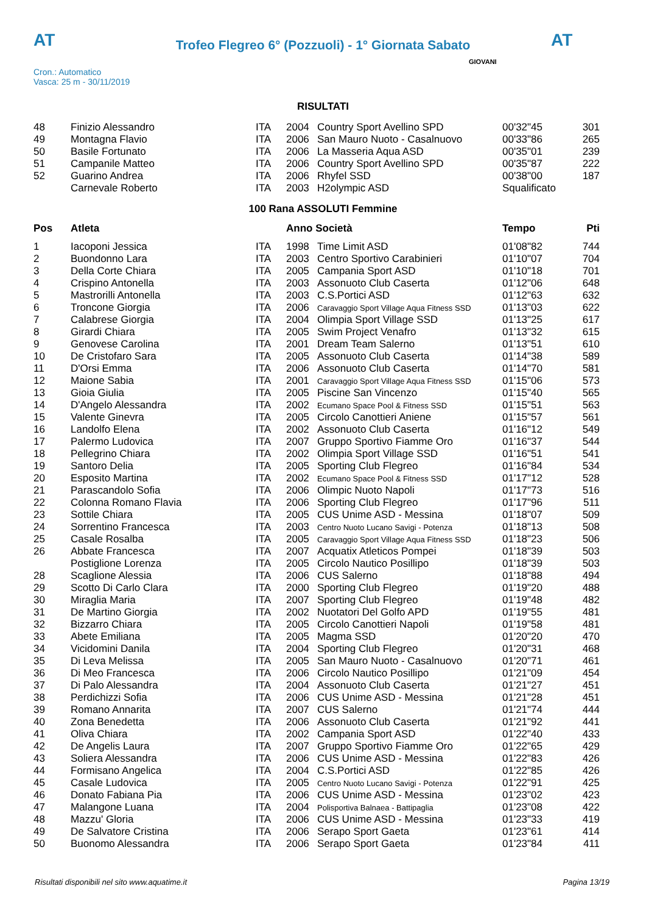AT AT
Trofeo Flegreo 6° (Pozzuoli) - 1° Giornata Sabato
Cron.: Automatico
Vasca: 25 m - 30/11/2019
GIOVANI
RISULTATI
| 48 | Finizio Alessandro | ITA | 2004 | Country Sport Avellino SPD | 00'32"45 | 301 |
| 49 | Montagna Flavio | ITA | 2006 | San Mauro Nuoto - Casalnuovo | 00'33"86 | 265 |
| 50 | Basile Fortunato | ITA | 2006 | La Masseria Aqua ASD | 00'35"01 | 239 |
| 51 | Campanile Matteo | ITA | 2006 | Country Sport Avellino SPD | 00'35"87 | 222 |
| 52 | Guarino Andrea | ITA | 2006 | Rhyfel SSD | 00'38"00 | 187 |
| | Carnevale Roberto | ITA | 2003 | H2olympic ASD | Squalificato | |
100 Rana ASSOLUTI Femmine
| Pos | Atleta | | Anno Società | | Tempo | Pti |
| --- | --- | --- | --- | --- | --- | --- |
| 1 | Iacoponi Jessica | ITA | 1998 | Time Limit ASD | 01'08"82 | 744 |
| 2 | Buondonno Lara | ITA | 2003 | Centro Sportivo Carabinieri | 01'10"07 | 704 |
| 3 | Della Corte Chiara | ITA | 2005 | Campania Sport ASD | 01'10"18 | 701 |
| 4 | Crispino Antonella | ITA | 2003 | Assonuoto Club Caserta | 01'12"06 | 648 |
| 5 | Mastrorilli Antonella | ITA | 2003 | C.S.Portici ASD | 01'12"63 | 632 |
| 6 | Troncone Giorgia | ITA | 2006 | Caravaggio Sport Village Aqua Fitness SSD | 01'13"03 | 622 |
| 7 | Calabrese Giorgia | ITA | 2004 | Olimpia Sport Village SSD | 01'13"25 | 617 |
| 8 | Girardi Chiara | ITA | 2005 | Swim Project Venafro | 01'13"32 | 615 |
| 9 | Genovese Carolina | ITA | 2001 | Dream Team Salerno | 01'13"51 | 610 |
| 10 | De Cristofaro Sara | ITA | 2005 | Assonuoto Club Caserta | 01'14"38 | 589 |
| 11 | D'Orsi Emma | ITA | 2006 | Assonuoto Club Caserta | 01'14"70 | 581 |
| 12 | Maione Sabia | ITA | 2001 | Caravaggio Sport Village Aqua Fitness SSD | 01'15"06 | 573 |
| 13 | Gioia Giulia | ITA | 2005 | Piscine San Vincenzo | 01'15"40 | 565 |
| 14 | D'Angelo Alessandra | ITA | 2002 | Ecumano Space Pool & Fitness SSD | 01'15"51 | 563 |
| 15 | Valente Ginevra | ITA | 2005 | Circolo Canottieri Aniene | 01'15"57 | 561 |
| 16 | Landolfo Elena | ITA | 2002 | Assonuoto Club Caserta | 01'16"12 | 549 |
| 17 | Palermo Ludovica | ITA | 2007 | Gruppo Sportivo Fiamme Oro | 01'16"37 | 544 |
| 18 | Pellegrino Chiara | ITA | 2002 | Olimpia Sport Village SSD | 01'16"51 | 541 |
| 19 | Santoro Delia | ITA | 2005 | Sporting Club Flegreo | 01'16"84 | 534 |
| 20 | Esposito Martina | ITA | 2002 | Ecumano Space Pool & Fitness SSD | 01'17"12 | 528 |
| 21 | Parascandolo Sofia | ITA | 2006 | Olimpic Nuoto Napoli | 01'17"73 | 516 |
| 22 | Colonna Romano Flavia | ITA | 2006 | Sporting Club Flegreo | 01'17"96 | 511 |
| 23 | Sottile Chiara | ITA | 2005 | CUS Unime ASD - Messina | 01'18"07 | 509 |
| 24 | Sorrentino Francesca | ITA | 2003 | Centro Nuoto Lucano Savigi - Potenza | 01'18"13 | 508 |
| 25 | Casale Rosalba | ITA | 2005 | Caravaggio Sport Village Aqua Fitness SSD | 01'18"23 | 506 |
| 26 | Abbate Francesca | ITA | 2007 | Acquatix Atleticos Pompei | 01'18"39 | 503 |
| | Postiglione Lorenza | ITA | 2005 | Circolo Nautico Posillipo | 01'18"39 | 503 |
| 28 | Scaglione Alessia | ITA | 2006 | CUS Salerno | 01'18"88 | 494 |
| 29 | Scotto Di Carlo Clara | ITA | 2000 | Sporting Club Flegreo | 01'19"20 | 488 |
| 30 | Miraglia Maria | ITA | 2007 | Sporting Club Flegreo | 01'19"48 | 482 |
| 31 | De Martino Giorgia | ITA | 2002 | Nuotatori Del Golfo APD | 01'19"55 | 481 |
| 32 | Bizzarro Chiara | ITA | 2005 | Circolo Canottieri Napoli | 01'19"58 | 481 |
| 33 | Abete Emiliana | ITA | 2005 | Magma SSD | 01'20"20 | 470 |
| 34 | Vicidomini Danila | ITA | 2004 | Sporting Club Flegreo | 01'20"31 | 468 |
| 35 | Di Leva Melissa | ITA | 2005 | San Mauro Nuoto - Casalnuovo | 01'20"71 | 461 |
| 36 | Di Meo Francesca | ITA | 2006 | Circolo Nautico Posillipo | 01'21"09 | 454 |
| 37 | Di Palo Alessandra | ITA | 2004 | Assonuoto Club Caserta | 01'21"27 | 451 |
| 38 | Perdichizzi Sofia | ITA | 2006 | CUS Unime ASD - Messina | 01'21"28 | 451 |
| 39 | Romano Annarita | ITA | 2007 | CUS Salerno | 01'21"74 | 444 |
| 40 | Zona Benedetta | ITA | 2006 | Assonuoto Club Caserta | 01'21"92 | 441 |
| 41 | Oliva Chiara | ITA | 2002 | Campania Sport ASD | 01'22"40 | 433 |
| 42 | De Angelis Laura | ITA | 2007 | Gruppo Sportivo Fiamme Oro | 01'22"65 | 429 |
| 43 | Soliera Alessandra | ITA | 2006 | CUS Unime ASD - Messina | 01'22"83 | 426 |
| 44 | Formisano Angelica | ITA | 2004 | C.S.Portici ASD | 01'22"85 | 426 |
| 45 | Casale Ludovica | ITA | 2005 | Centro Nuoto Lucano Savigi - Potenza | 01'22"91 | 425 |
| 46 | Donato Fabiana Pia | ITA | 2006 | CUS Unime ASD - Messina | 01'23"02 | 423 |
| 47 | Malangone Luana | ITA | 2004 | Polisportiva Balnaea - Battipaglia | 01'23"08 | 422 |
| 48 | Mazzu' Gloria | ITA | 2006 | CUS Unime ASD - Messina | 01'23"33 | 419 |
| 49 | De Salvatore Cristina | ITA | 2006 | Serapo Sport Gaeta | 01'23"61 | 414 |
| 50 | Buonomo Alessandra | ITA | 2006 | Serapo Sport Gaeta | 01'23"84 | 411 |
Risultati disponibili nel sito www.aquatime.it Pagina 13/19